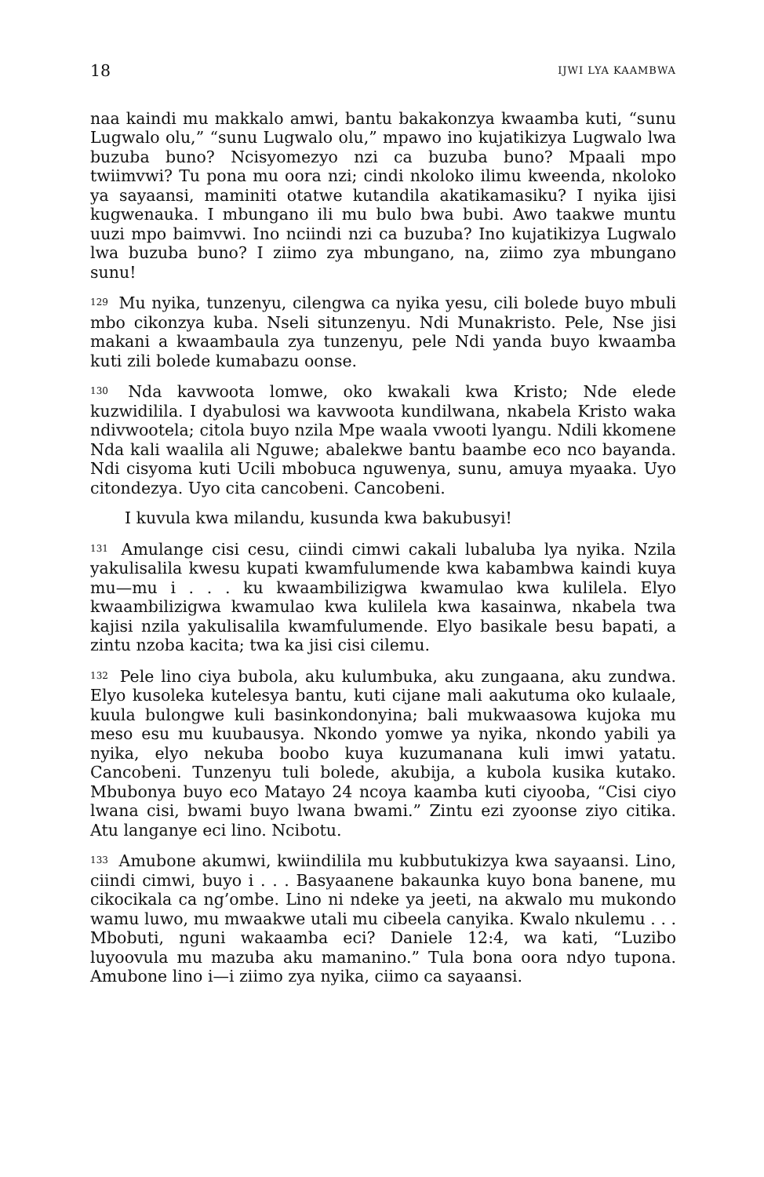18 IJWI LYA KAAMBWA
naa kaindi mu makkalo amwi, bantu bakakonzya kwaamba kuti, “sunu Lugwalo olu,” “sunu Lugwalo olu,” mpawo ino kujatikizya Lugwalo lwa buzuba buno? Ncisyomezyo nzi ca buzuba buno? Mpaali mpo twiimvwi? Tu pona mu oora nzi; cindi nkoloko ilimu kweenda, nkoloko ya sayaansi, maminiti otatwe kutandila akatikamasiku? I nyika ijisi kugwenauka. I mbungano ili mu bulo bwa bubi. Awo taakwe muntu uuzi mpo baimvwi. Ino nciindi nzi ca buzuba? Ino kujatikizya Lugwalo lwa buzuba buno? I ziimo zya mbungano, na, ziimo zya mbungano sunu!
<sup>129</sup> Mu nyika, tunzenyu, cilengwa ca nyika yesu, cili bolede buyo mbuli mbo cikonzya kuba. Nseli situnzenyu. Ndi Munakristo. Pele, Nse jisi makani a kwaambaula zya tunzenyu, pele Ndi yanda buyo kwaamba kuti zili bolede kumabazu oonse.
<sup>130</sup> Nda kavwoota lomwe, oko kwakali kwa Kristo; Nde elede kuzwidilila. I dyabulosi wa kavwoota kundilwana, nkabela Kristo waka ndivwootela; citola buyo nzila Mpe waala vwooti lyangu. Ndili kkomene Nda kali waalila ali Nguwe; abalekwe bantu baambe eco nco bayanda. Ndi cisyoma kuti Ucili mbobuca nguwenya, sunu, amuya myaaka. Uyo citondezya. Uyo cita cancobeni. Cancobeni.
I kuvula kwa milandu, kusunda kwa bakubusyi!
<sup>131</sup> Amulange cisi cesu, ciindi cimwi cakali lubaluba lya nyika. Nzila yakulisalila kwesu kupati kwamfulumende kwa kabambwa kaindi kuya mu—mu i . . . ku kwaambilizigwa kwamulao kwa kulilela. Elyo kwaambilizigwa kwamulao kwa kulilela kwa kasainwa, nkabela twa kajisi nzila yakulisalila kwamfulumende. Elyo basikale besu bapati, a zintu nzoba kacita; twa ka jisi cisi cilemu.
<sup>132</sup> Pele lino ciya bubola, aku kulumbuka, aku zungaana, aku zundwa. Elyo kusoleka kutelesya bantu, kuti cijane mali aakutuma oko kulaale, kuula bulongwe kuli basinkondonyina; bali mukwaasowa kujoka mu meso esu mu kuubausya. Nkondo yomwe ya nyika, nkondo yabili ya nyika, elyo nekuba boobo kuya kuzumanana kuli imwi yatatu. Cancobeni. Tunzenyu tuli bolede, akubija, a kubola kusika kutako. Mbubonya buyo eco Matayo 24 ncoya kaamba kuti ciyooba, “Cisi ciyo lwana cisi, bwami buyo lwana bwami.” Zintu ezi zyoonse ziyo citika. Atu langanye eci lino. Ncibotu.
<sup>133</sup> Amubone akumwi, kwiindilila mu kubbutukizya kwa sayaansi. Lino, ciindi cimwi, buyo i . . . Basyaanene bakaunka kuyo bona banene, mu cikocikala ca ng’ombe. Lino ni ndeke ya jeeti, na akwalo mu mukondo wamu luwo, mu mwaakwe utali mu cibeela canyika. Kwalo nkulemu . . . Mbobuti, nguni wakaamba eci? Daniele 12:4, wa kati, “Luzibo luyoovula mu mazuba aku mamanino.” Tula bona oora ndyo tupona. Amubone lino i—i ziimo zya nyika, ciimo ca sayaansi.